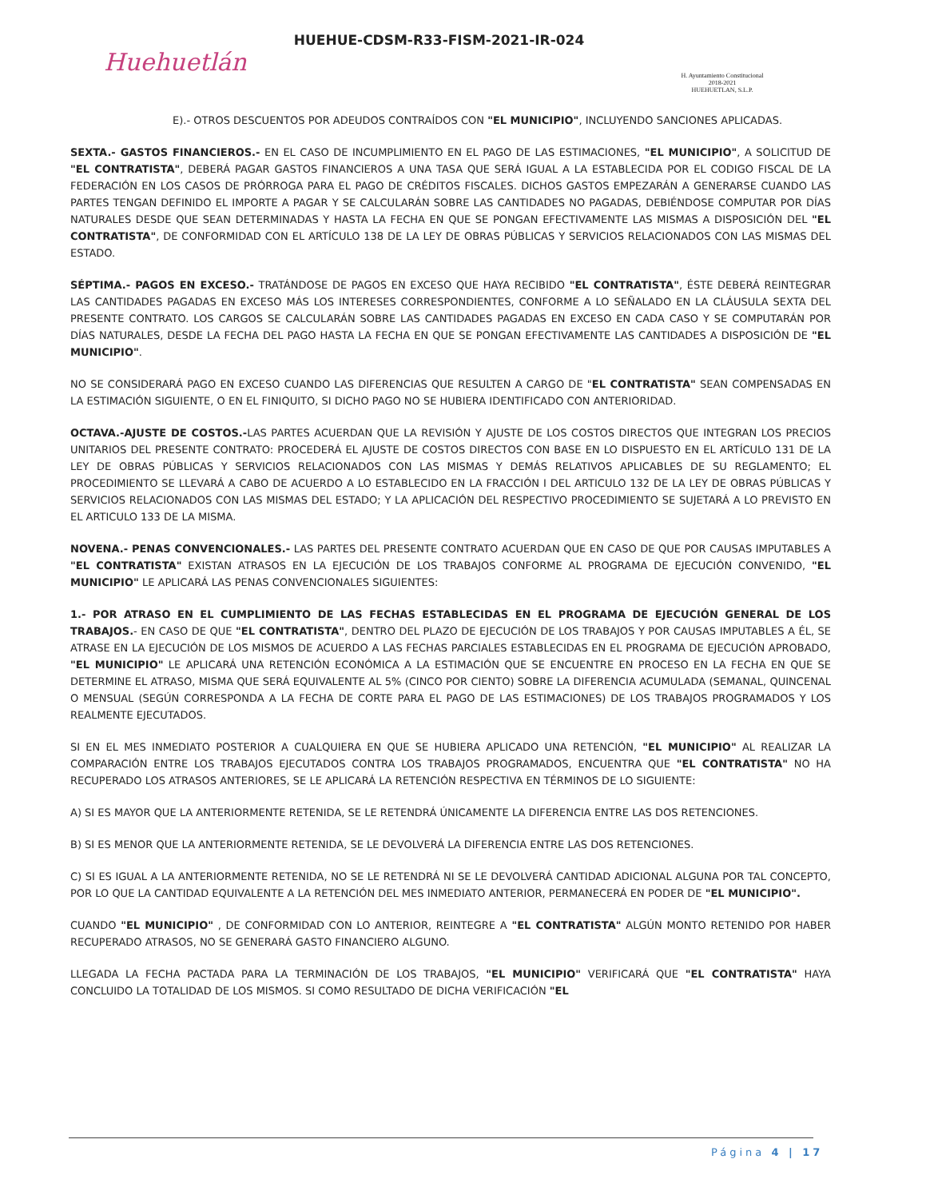Huehuetlán
HUEHUE-CDSM-R33-FISM-2021-IR-024
H. Ayuntamiento Constitucional
2018-2021
HUEHUETLAN, S.L.P.
E).- OTROS DESCUENTOS POR ADEUDOS CONTRAÍDOS CON "EL MUNICIPIO", INCLUYENDO SANCIONES APLICADAS.
SEXTA.- GASTOS FINANCIEROS.- EN EL CASO DE INCUMPLIMIENTO EN EL PAGO DE LAS ESTIMACIONES, "EL MUNICIPIO", A SOLICITUD DE "EL CONTRATISTA", DEBERÁ PAGAR GASTOS FINANCIEROS A UNA TASA QUE SERÁ IGUAL A LA ESTABLECIDA POR EL CODIGO FISCAL DE LA FEDERACIÓN EN LOS CASOS DE PRÓRROGA PARA EL PAGO DE CRÉDITOS FISCALES. DICHOS GASTOS EMPEZARÁN A GENERARSE CUANDO LAS PARTES TENGAN DEFINIDO EL IMPORTE A PAGAR Y SE CALCULARÁN SOBRE LAS CANTIDADES NO PAGADAS, DEBIÉNDOSE COMPUTAR POR DÍAS NATURALES DESDE QUE SEAN DETERMINADAS Y HASTA LA FECHA EN QUE SE PONGAN EFECTIVAMENTE LAS MISMAS A DISPOSICIÓN DEL "EL CONTRATISTA", DE CONFORMIDAD CON EL ARTÍCULO 138 DE LA LEY DE OBRAS PÚBLICAS Y SERVICIOS RELACIONADOS CON LAS MISMAS DEL ESTADO.
SÉPTIMA.- PAGOS EN EXCESO.- TRATÁNDOSE DE PAGOS EN EXCESO QUE HAYA RECIBIDO "EL CONTRATISTA", ÉSTE DEBERÁ REINTEGRAR LAS CANTIDADES PAGADAS EN EXCESO MÁS LOS INTERESES CORRESPONDIENTES, CONFORME A LO SEÑALADO EN LA CLÁUSULA SEXTA DEL PRESENTE CONTRATO. LOS CARGOS SE CALCULARÁN SOBRE LAS CANTIDADES PAGADAS EN EXCESO EN CADA CASO Y SE COMPUTARÁN POR DÍAS NATURALES, DESDE LA FECHA DEL PAGO HASTA LA FECHA EN QUE SE PONGAN EFECTIVAMENTE LAS CANTIDADES A DISPOSICIÓN DE "EL MUNICIPIO".
NO SE CONSIDERARÁ PAGO EN EXCESO CUANDO LAS DIFERENCIAS QUE RESULTEN A CARGO DE "EL CONTRATISTA" SEAN COMPENSADAS EN LA ESTIMACIÓN SIGUIENTE, O EN EL FINIQUITO, SI DICHO PAGO NO SE HUBIERA IDENTIFICADO CON ANTERIORIDAD.
OCTAVA.-AJUSTE DE COSTOS.-LAS PARTES ACUERDAN QUE LA REVISIÓN Y AJUSTE DE LOS COSTOS DIRECTOS QUE INTEGRAN LOS PRECIOS UNITARIOS DEL PRESENTE CONTRATO: PROCEDERÁ EL AJUSTE DE COSTOS DIRECTOS CON BASE EN LO DISPUESTO EN EL ARTÍCULO 131 DE LA LEY DE OBRAS PÚBLICAS Y SERVICIOS RELACIONADOS CON LAS MISMAS Y DEMÁS RELATIVOS APLICABLES DE SU REGLAMENTO; EL PROCEDIMIENTO SE LLEVARÁ A CABO DE ACUERDO A LO ESTABLECIDO EN LA FRACCIÓN I DEL ARTICULO 132 DE LA LEY DE OBRAS PÚBLICAS Y SERVICIOS RELACIONADOS CON LAS MISMAS DEL ESTADO; Y LA APLICACIÓN DEL RESPECTIVO PROCEDIMIENTO SE SUJETARÁ A LO PREVISTO EN EL ARTICULO 133 DE LA MISMA.
NOVENA.- PENAS CONVENCIONALES.- LAS PARTES DEL PRESENTE CONTRATO ACUERDAN QUE EN CASO DE QUE POR CAUSAS IMPUTABLES A "EL CONTRATISTA" EXISTAN ATRASOS EN LA EJECUCIÓN DE LOS TRABAJOS CONFORME AL PROGRAMA DE EJECUCIÓN CONVENIDO, "EL MUNICIPIO" LE APLICARÁ LAS PENAS CONVENCIONALES SIGUIENTES:
1.- POR ATRASO EN EL CUMPLIMIENTO DE LAS FECHAS ESTABLECIDAS EN EL PROGRAMA DE EJECUCIÓN GENERAL DE LOS TRABAJOS.- EN CASO DE QUE "EL CONTRATISTA", DENTRO DEL PLAZO DE EJECUCIÓN DE LOS TRABAJOS Y POR CAUSAS IMPUTABLES A ÉL, SE ATRASE EN LA EJECUCIÓN DE LOS MISMOS DE ACUERDO A LAS FECHAS PARCIALES ESTABLECIDAS EN EL PROGRAMA DE EJECUCIÓN APROBADO, "EL MUNICIPIO" LE APLICARÁ UNA RETENCIÓN ECONÓMICA A LA ESTIMACIÓN QUE SE ENCUENTRE EN PROCESO EN LA FECHA EN QUE SE DETERMINE EL ATRASO, MISMA QUE SERÁ EQUIVALENTE AL 5% (CINCO POR CIENTO) SOBRE LA DIFERENCIA ACUMULADA (SEMANAL, QUINCENAL O MENSUAL (SEGÚN CORRESPONDA A LA FECHA DE CORTE PARA EL PAGO DE LAS ESTIMACIONES) DE LOS TRABAJOS PROGRAMADOS Y LOS REALMENTE EJECUTADOS.
SI EN EL MES INMEDIATO POSTERIOR A CUALQUIERA EN QUE SE HUBIERA APLICADO UNA RETENCIÓN, "EL MUNICIPIO" AL REALIZAR LA COMPARACIÓN ENTRE LOS TRABAJOS EJECUTADOS CONTRA LOS TRABAJOS PROGRAMADOS, ENCUENTRA QUE "EL CONTRATISTA" NO HA RECUPERADO LOS ATRASOS ANTERIORES, SE LE APLICARÁ LA RETENCIÓN RESPECTIVA EN TÉRMINOS DE LO SIGUIENTE:
A) SI ES MAYOR QUE LA ANTERIORMENTE RETENIDA, SE LE RETENDRÁ ÚNICAMENTE LA DIFERENCIA ENTRE LAS DOS RETENCIONES.
B) SI ES MENOR QUE LA ANTERIORMENTE RETENIDA, SE LE DEVOLVERÁ LA DIFERENCIA ENTRE LAS DOS RETENCIONES.
C) SI ES IGUAL A LA ANTERIORMENTE RETENIDA, NO SE LE RETENDRÁ NI SE LE DEVOLVERÁ CANTIDAD ADICIONAL ALGUNA POR TAL CONCEPTO, POR LO QUE LA CANTIDAD EQUIVALENTE A LA RETENCIÓN DEL MES INMEDIATO ANTERIOR, PERMANECERÁ EN PODER DE "EL MUNICIPIO".
CUANDO "EL MUNICIPIO" , DE CONFORMIDAD CON LO ANTERIOR, REINTEGRE A "EL CONTRATISTA" ALGÚN MONTO RETENIDO POR HABER RECUPERADO ATRASOS, NO SE GENERARÁ GASTO FINANCIERO ALGUNO.
LLEGADA LA FECHA PACTADA PARA LA TERMINACIÓN DE LOS TRABAJOS, "EL MUNICIPIO" VERIFICARÁ QUE "EL CONTRATISTA" HAYA CONCLUIDO LA TOTALIDAD DE LOS MISMOS. SI COMO RESULTADO DE DICHA VERIFICACIÓN "EL
Página 4 | 17